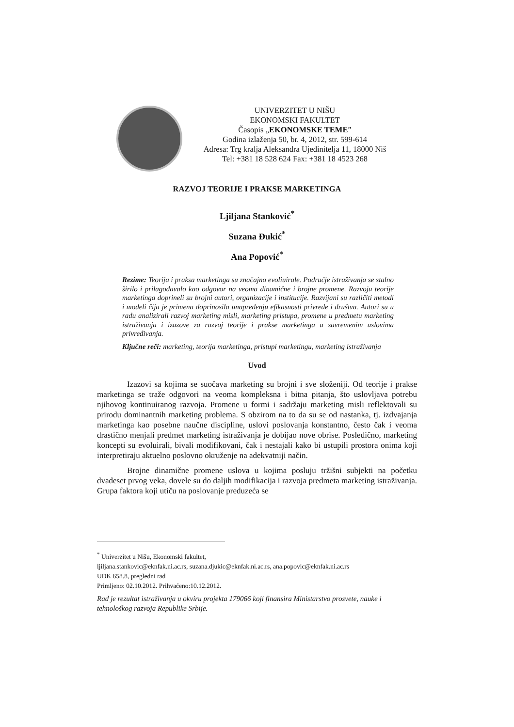UNIVERZITET U NIŠU
EKONOMSKI FAKULTET
Časopis „EKONOMSKE TEME”
Godina izlaženja 50, br. 4, 2012, str. 599-614
Adresa: Trg kralja Aleksandra Ujedinitelja 11, 18000 Niš
Tel: +381 18 528 624 Fax: +381 18 4523 268
RAZVOJ TEORIJE I PRAKSE MARKETINGA
Ljiljana Stanković<sup>*</sup>
Suzana Đukić<sup>*</sup>
Ana Popović<sup>*</sup>
Rezime: Teorija i praksa marketinga su značajno evoliuirale. Područje istraživanja se stalno širilo i prilagođavalo kao odgovor na veoma dinamične i brojne promene. Razvoju teorije marketinga doprineli su brojni autori, organizacije i institucije. Razvijani su različiti metodi i modeli čija je primena doprinosila unapređenju efikasnosti privrede i društva. Autori su u radu analizirali razvoj marketing misli, marketing pristupa, promene u predmetu marketing istraživanja i izazove za razvoj teorije i prakse marketinga u savremenim uslovima privređivanja.
Ključne reči: marketing, teorija marketinga, pristupi marketingu, marketing istraživanja
Uvod
Izazovi sa kojima se suočava marketing su brojni i sve složeniji. Od teorije i prakse marketinga se traže odgovori na veoma kompleksna i bitna pitanja, što uslovljava potrebu njihovog kontinuiranog razvoja. Promene u formi i sadržaju marketing misli reflektovali su prirodu dominantnih marketing problema. S obzirom na to da su se od nastanka, tj. izdvajanja marketinga kao posebne naučne discipline, uslovi poslovanja konstantno, često čak i veoma drastično menjali predmet marketing istraživanja je dobijao nove obrise. Posledično, marketing koncepti su evoluirali, bivali modifikovani, čak i nestajali kako bi ustupili prostora onima koji interpretiraju aktuelno poslovno okruženje na adekvatniji način.
Brojne dinamične promene uslova u kojima posluju tržišni subjekti na početku dvadeset prvog veka, dovele su do daljih modifikacija i razvoja predmeta marketing istraživanja. Grupa faktora koji utiču na poslovanje preduzeća se
<sup>*</sup> Univerzitet u Nišu, Ekonomski fakultet,
ljiljana.stankovic@eknfak.ni.ac.rs, suzana.djukic@eknfak.ni.ac.rs, ana.popovic@eknfak.ni.ac.rs
UDK 658.8, pregledni rad
Primljeno: 02.10.2012. Prihvaćeno:10.12.2012.
Rad je rezultat istraživanja u okviru projekta 179066 koji finansira Ministarstvo prosvete, nauke i tehnološkog razvoja Republike Srbije.